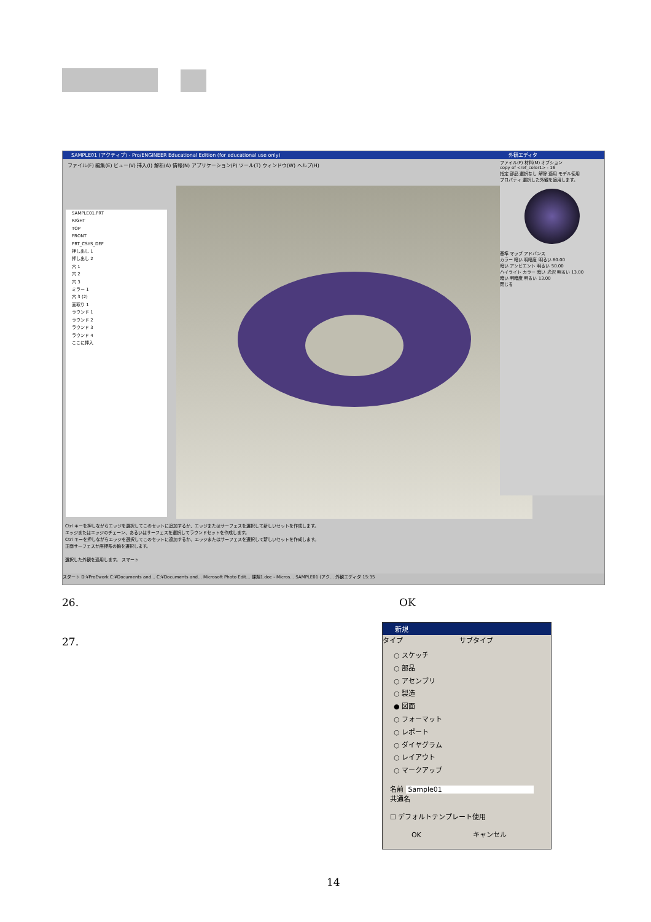SAMPLE01 (アクティブ) - Pro/ENGINEER Educational Edition (for educational use only)
ファイル(F) 編集(E) ビュー(V) 挿入(I) 解析(A) 情報(N) アプリケーション(P) ツール(T) ウィンドウ(W) ヘルプ(H)
SAMPLE01.PRT
RIGHT
TOP
FRONT
PRT_CSYS_DEF
押し出し 1
押し出し 2
穴 1
穴 2
穴 3
ミラー 1
穴 3 (2)
面取り 1
ラウンド 1
ラウンド 2
ラウンド 3
ラウンド 4
ここに挿入
外観エディタ
ファイル(F) 材料(M) オプション
copy of <ref_color1> - 16
指定 部品 選択なし 解除 適用 モデル使用
プロパティ 選択した外観を適用します。
基準 マップ アドバンス
カラー 暗い 明暗度 明るい 80.00
暗い アンビエント 明るい 50.00
ハイライト カラー 暗い 光沢 明るい 13.00
暗い 明暗度 明るい 13.00
閉じる
Ctrl キーを押しながらエッジを選択してこのセットに追加するか、エッジまたはサーフェスを選択して新しいセットを作成します。
エッジまたはエッジのチェーン、あるいはサーフェスを選択してラウンドセットを作成します。
Ctrl キーを押しながらエッジを選択してこのセットに追加するか、エッジまたはサーフェスを選択して新しいセットを作成します。
正面サーフェスか座標系の軸を選択します。
選択した外観を適用します。 スマート
スタート D:¥ProEwork C:¥Documents and... C:¥Documents and... Microsoft Photo Edit... 課題1.doc - Micros... SAMPLE01 (アク... 外観エディタ 15:35
26. OK
27.
新規
タイプ
○ スケッチ
○ 部品
○ アセンブリ
○ 製造
● 図面
○ フォーマット
○ レポート
○ ダイヤグラム
○ レイアウト
○ マークアップ
サブタイプ
名前 Sample01
共通名
☐ デフォルトテンプレート使用
OK キャンセル
14